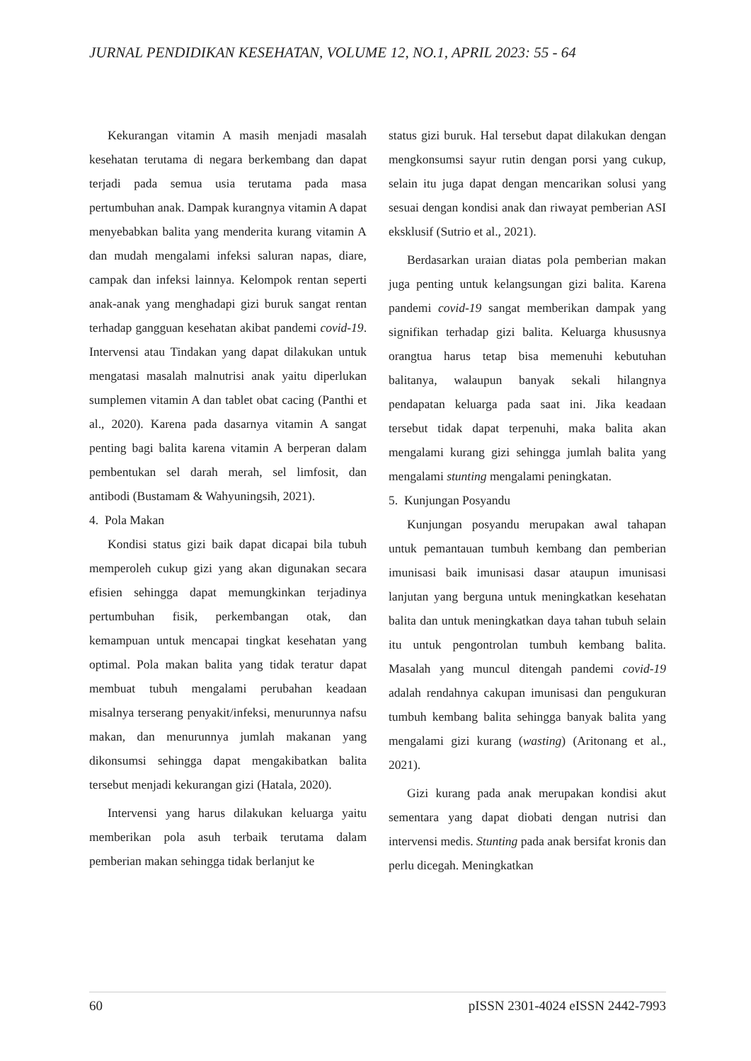JURNAL PENDIDIKAN KESEHATAN, VOLUME 12, NO.1, APRIL 2023: 55 - 64
Kekurangan vitamin A masih menjadi masalah kesehatan terutama di negara berkembang dan dapat terjadi pada semua usia terutama pada masa pertumbuhan anak. Dampak kurangnya vitamin A dapat menyebabkan balita yang menderita kurang vitamin A dan mudah mengalami infeksi saluran napas, diare, campak dan infeksi lainnya. Kelompok rentan seperti anak-anak yang menghadapi gizi buruk sangat rentan terhadap gangguan kesehatan akibat pandemi covid-19. Intervensi atau Tindakan yang dapat dilakukan untuk mengatasi masalah malnutrisi anak yaitu diperlukan sumplemen vitamin A dan tablet obat cacing (Panthi et al., 2020). Karena pada dasarnya vitamin A sangat penting bagi balita karena vitamin A berperan dalam pembentukan sel darah merah, sel limfosit, dan antibodi (Bustamam & Wahyuningsih, 2021).
4. Pola Makan
Kondisi status gizi baik dapat dicapai bila tubuh memperoleh cukup gizi yang akan digunakan secara efisien sehingga dapat memungkinkan terjadinya pertumbuhan fisik, perkembangan otak, dan kemampuan untuk mencapai tingkat kesehatan yang optimal. Pola makan balita yang tidak teratur dapat membuat tubuh mengalami perubahan keadaan misalnya terserang penyakit/infeksi, menurunnya nafsu makan, dan menurunnya jumlah makanan yang dikonsumsi sehingga dapat mengakibatkan balita tersebut menjadi kekurangan gizi (Hatala, 2020).
Intervensi yang harus dilakukan keluarga yaitu memberikan pola asuh terbaik terutama dalam pemberian makan sehingga tidak berlanjut ke
status gizi buruk. Hal tersebut dapat dilakukan dengan mengkonsumsi sayur rutin dengan porsi yang cukup, selain itu juga dapat dengan mencarikan solusi yang sesuai dengan kondisi anak dan riwayat pemberian ASI eksklusif (Sutrio et al., 2021).
Berdasarkan uraian diatas pola pemberian makan juga penting untuk kelangsungan gizi balita. Karena pandemi covid-19 sangat memberikan dampak yang signifikan terhadap gizi balita. Keluarga khususnya orangtua harus tetap bisa memenuhi kebutuhan balitanya, walaupun banyak sekali hilangnya pendapatan keluarga pada saat ini. Jika keadaan tersebut tidak dapat terpenuhi, maka balita akan mengalami kurang gizi sehingga jumlah balita yang mengalami stunting mengalami peningkatan.
5. Kunjungan Posyandu
Kunjungan posyandu merupakan awal tahapan untuk pemantauan tumbuh kembang dan pemberian imunisasi baik imunisasi dasar ataupun imunisasi lanjutan yang berguna untuk meningkatkan kesehatan balita dan untuk meningkatkan daya tahan tubuh selain itu untuk pengontrolan tumbuh kembang balita. Masalah yang muncul ditengah pandemi covid-19 adalah rendahnya cakupan imunisasi dan pengukuran tumbuh kembang balita sehingga banyak balita yang mengalami gizi kurang (wasting) (Aritonang et al., 2021).
Gizi kurang pada anak merupakan kondisi akut sementara yang dapat diobati dengan nutrisi dan intervensi medis. Stunting pada anak bersifat kronis dan perlu dicegah. Meningkatkan
60 pISSN 2301-4024 eISSN 2442-7993